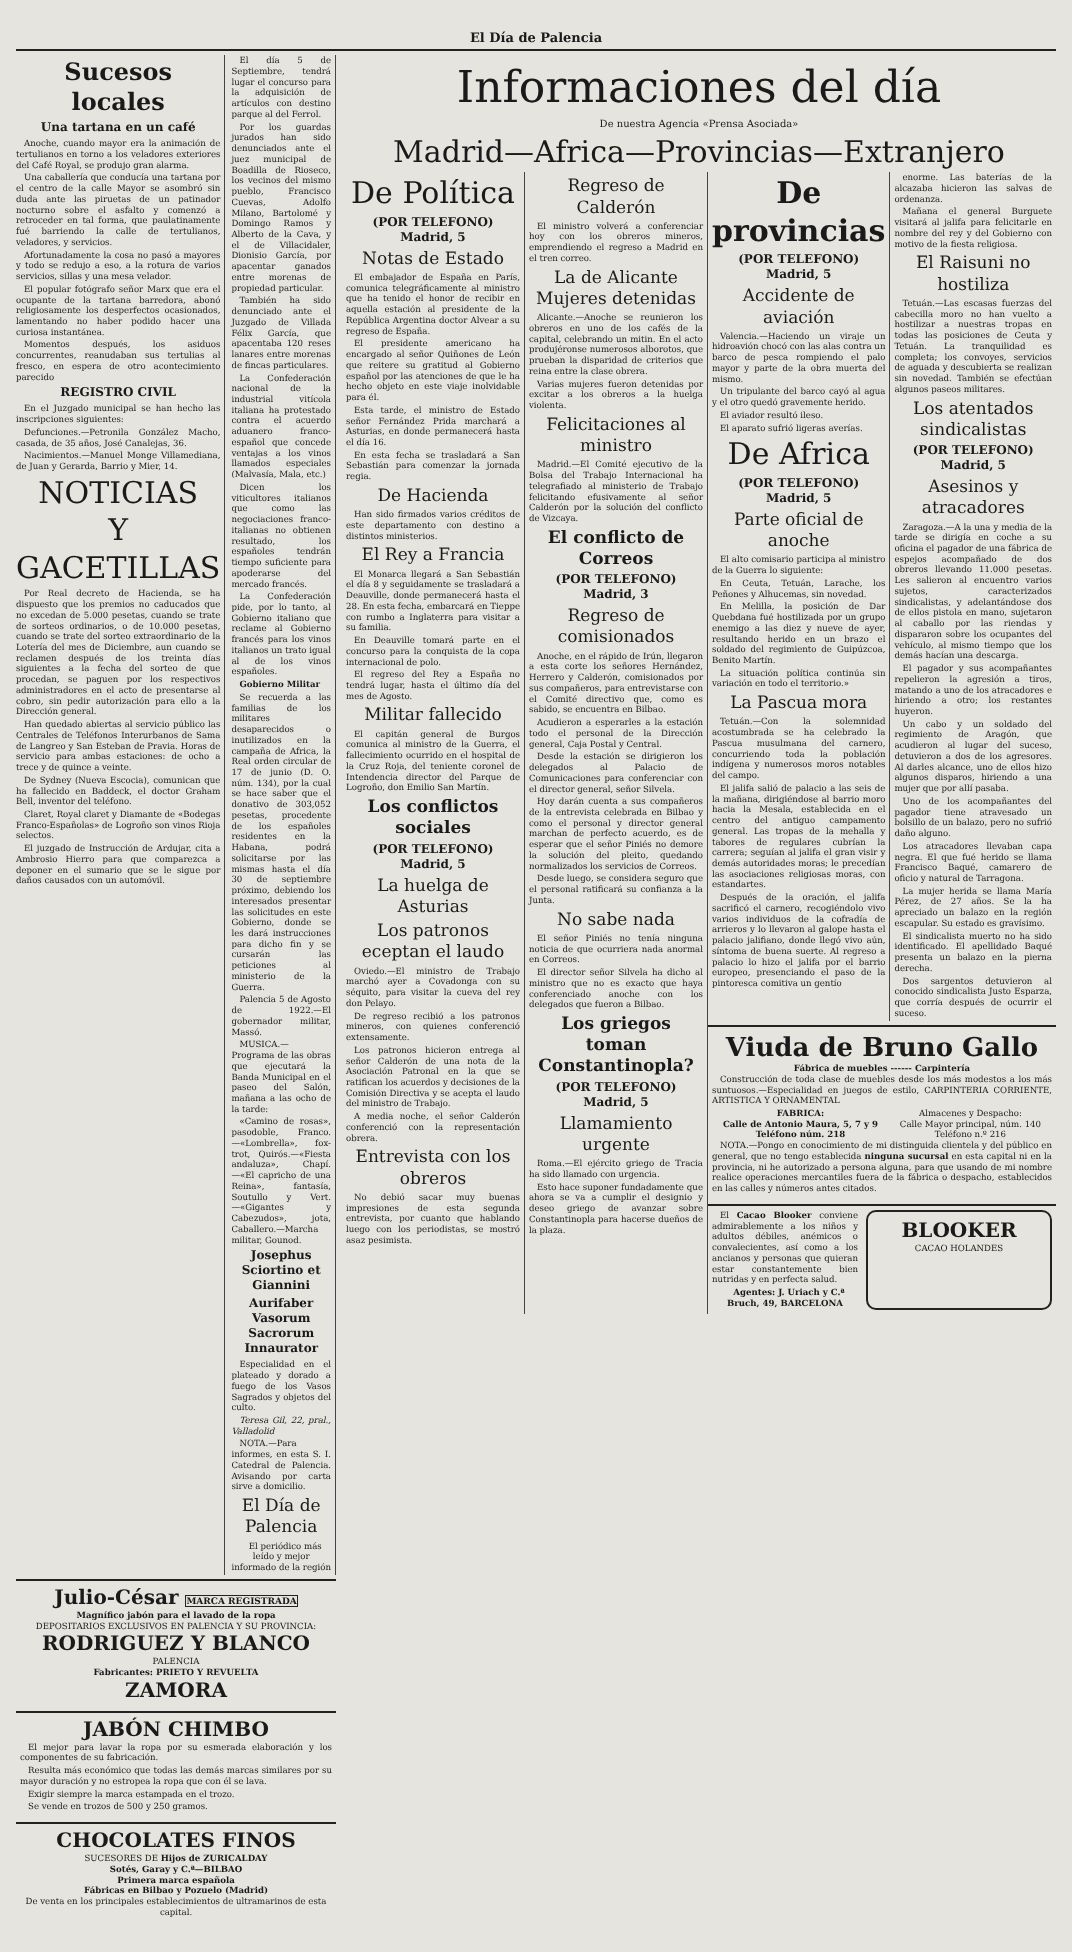El Día de Palencia
Sucesos locales
Una tartana en un café
Anoche, cuando mayor era la animación de tertulianos en torno a los veladores exteriores del Café Royal, se produjo gran alarma.
Una caballería que conducía una tartana por el centro de la calle Mayor se asombró sin duda ante las piruetas de un patinador nocturno sobre el asfalto y comenzó a retroceder en tal forma, que paulatinamente fué barriendo la calle de tertulianos, veladores, y servicios.
Afortunadamente la cosa no pasó a mayores y todo se redujo a eso, a la rotura de varios servicios, sillas y una mesa velador.
El popular fotógrafo señor Marx que era el ocupante de la tartana barredora, abonó religiosamente los desperfectos ocasionados, lamentando no haber podido hacer una curiosa instantánea.
Momentos después, los asiduos concurrentes, reanudaban sus tertulias al fresco, en espera de otro acontecimiento parecido
REGISTRO CIVIL
En el Juzgado municipal se han hecho las inscripciones siguientes:
Defunciones.—Petronila González Macho, casada, de 35 años, José Canalejas, 36.
Nacimientos.—Manuel Monge Villamediana, de Juan y Gerarda, Barrio y Mier, 14.
NOTICIAS
Y GACETILLAS
Por Real decreto de Hacienda, se ha dispuesto que los premios no caducados que no excedan de 5.000 pesetas, cuando se trate de sorteos ordinarios, o de 10.000 pesetas, cuando se trate del sorteo extraordinario de la Lotería del mes de Diciembre, aun cuando se reclamen después de los treinta días siguientes a la fecha del sorteo de que procedan, se paguen por los respectivos administradores en el acto de presentarse al cobro, sin pedir autorización para ello a la Dirección general.
Han quedado abiertas al servicio público las Centrales de Teléfonos Interurbanos de Sama de Langreo y San Esteban de Pravia. Horas de servicio para ambas estaciones: de ocho a trece y de quince a veinte.
De Sydney (Nueva Escocia), comunican que ha fallecido en Baddeck, el doctor Graham Bell, inventor del teléfono.
Claret, Royal claret y Diamante de «Bodegas Franco-Españolas» de Logroño son vinos Rioja selectos.
El juzgado de Instrucción de Ardujar, cita a Ambrosio Hierro para que comparezca a deponer en el sumario que se le sigue por daños causados con un automóvil.
El día 5 de Septiembre, tendrá lugar el concurso para la adquisición de artículos con destino parque al del Ferrol.
Por los guardas jurados han sido denunciados ante el juez municipal de Boadilla de Rioseco, los vecinos del mismo pueblo, Francisco Cuevas, Adolfo Milano, Bartolomé y Domingo Ramos y Alberto de la Cava, y el de Villacidaler, Dionisio García, por apacentar ganados entre morenas de propiedad particular.
También ha sido denunciado ante el Juzgado de Villada Félix García, que apacentaba 120 reses lanares entre morenas de fincas particulares.
La Confederación nacional de la industrial vitícola italiana ha protestado contra el acuerdo aduanero franco-español que concede ventajas a los vinos llamados especiales (Malvasía, Mala, etc.)
Dicen los viticultores italianos que como las negociaciones franco-italianas no obtienen resultado, los españoles tendrán tiempo suficiente para apoderarse del mercado francés.
La Confederación pide, por lo tanto, al Gobierno italiano que reclame al Gobierno francés para los vinos italianos un trato igual al de los vinos españoles.
Gobierno Militar
Se recuerda a las familias de los militares desaparecidos o inutilizados en la campaña de Africa, la Real orden circular de 17 de junio (D. O. núm. 134), por la cual se hace saber que el donativo de 303,052 pesetas, procedente de los españoles residentes en la Habana, podrá solicitarse por las mismas hasta el día 30 de septiembre próximo, debiendo los interesados presentar las solicitudes en este Gobierno, donde se les dará instrucciones para dicho fin y se cursarán las peticiones al ministerio de la Guerra.
Palencia 5 de Agosto de 1922.—El gobernador militar, Massó.
MUSICA.—Programa de las obras que ejecutará la Banda Municipal en el paseo del Salón, mañana a las ocho de la tarde:
«Camino de rosas», pasodoble, Franco.—«Lombrella», fox-trot, Quirós.—«Fiesta andaluza», Chapí.—«El capricho de una Reina», fantasía, Soutullo y Vert.—«Gigantes y Cabezudos», jota, Caballero.—Marcha militar, Gounod.
Josephus Sciortino et Giannini
Aurifaber
Vasorum Sacrorum Innaurator
Especialidad en el plateado y dorado a fuego de los Vasos Sagrados y objetos del culto.
Teresa Gil, 22, pral., Valladolid
NOTA.—Para informes, en esta S. I. Catedral de Palencia. Avisando por carta sirve a domicilio.
El Día de Palencia
El periódico más leído y mejor informado de la región
Julio-César MARCA REGISTRADA
Magnífico jabón para el lavado de la ropa
DEPOSITARIOS EXCLUSIVOS EN PALENCIA Y SU PROVINCIA:
RODRIGUEZ Y BLANCO
PALENCIA
Fabricantes: PRIETO Y REVUELTA
ZAMORA
JABÓN CHIMBO
El mejor para lavar la ropa por su esmerada elaboración y los componentes de su fabricación.
Resulta más económico que todas las demás marcas similares por su mayor duración y no estropea la ropa que con él se lava.
Exigir siempre la marca estampada en el trozo.
Se vende en trozos de 500 y 250 gramos.
CHOCOLATES FINOS
SUCESORES DE Hijos de ZURICALDAY
Sotés, Garay y C.ª—BILBAO
Primera marca española
Fábricas en Bilbao y Pozuelo (Madrid)
De venta en los principales establecimientos de ultramarinos de esta capital.
Informaciones del día
De nuestra Agencia «Prensa Asociada»
Madrid—Africa—Provincias—Extranjero
De Política
(POR TELEFONO)
Madrid, 5
Notas de Estado
El embajador de España en París, comunica telegráficamente al ministro que ha tenido el honor de recibir en aquella estación al presidente de la República Argentina doctor Alvear a su regreso de España.
El presidente americano ha encargado al señor Quiñones de León que reitere su gratitud al Gobierno español por las atenciones de que le ha hecho objeto en este viaje inolvidable para él.
Esta tarde, el ministro de Estado señor Fernández Prida marchará a Asturias, en donde permanecerá hasta el día 16.
En esta fecha se trasladará a San Sebastián para comenzar la jornada regia.
De Hacienda
Han sido firmados varios créditos de este departamento con destino a distintos ministerios.
El Rey a Francia
El Monarca llegará a San Sebastián el día 8 y seguidamente se trasladará a Deauville, donde permanecerá hasta el 28. En esta fecha, embarcará en Tieppe con rumbo a Inglaterra para visitar a su familia.
En Deauville tomará parte en el concurso para la conquista de la copa internacional de polo.
El regreso del Rey a España no tendrá lugar, hasta el último día del mes de Agosto.
Militar fallecido
El capitán general de Burgos comunica al ministro de la Guerra, el fallecimiento ocurrido en el hospital de la Cruz Roja, del teniente coronel de Intendencia director del Parque de Logroño, don Emilio San Martín.
Los conflictos sociales
(POR TELEFONO)
Madrid, 5
La huelga de Asturias
Los patronos eceptan el laudo
Oviedo.—El ministro de Trabajo marchó ayer a Covadonga con su séquito, para visitar la cueva del rey don Pelayo.
De regreso recibió a los patronos mineros, con quienes conferenció extensamente.
Los patronos hicieron entrega al señor Calderón de una nota de la Asociación Patronal en la que se ratifican los acuerdos y decisiones de la Comisión Directiva y se acepta el laudo del ministro de Trabajo.
A media noche, el señor Calderón conferenció con la representación obrera.
Entrevista con los obreros
No debió sacar muy buenas impresiones de esta segunda entrevista, por cuanto que hablando luego con los periodistas, se mostró asaz pesimista.
Regreso de Calderón
El ministro volverá a conferenciar hoy con los obreros mineros, emprendiendo el regreso a Madrid en el tren correo.
La de Alicante
Mujeres detenidas
Alicante.—Anoche se reunieron los obreros en uno de los cafés de la capital, celebrando un mitin. En el acto produjéronse numerosos alborotos, que prueban la disparidad de criterios que reina entre la clase obrera.
Varias mujeres fueron detenidas por excitar a los obreros a la huelga violenta.
Felicitaciones al ministro
Madrid.—El Comité ejecutivo de la Bolsa del Trabajo Internacional ha telegrafiado al ministerio de Trabajo felicitando efusivamente al señor Calderón por la solución del conflicto de Vizcaya.
El conflicto de Correos
(POR TELEFONO)
Madrid, 3
Regreso de comisionados
Anoche, en el rápido de Irún, llegaron a esta corte los señores Hernández, Herrero y Calderón, comisionados por sus compañeros, para entrevistarse con el Comité directivo que, como es sabido, se encuentra en Bilbao.
Acudieron a esperarles a la estación todo el personal de la Dirección general, Caja Postal y Central.
Desde la estación se dirigieron los delegados al Palacio de Comunicaciones para conferenciar con el director general, señor Silvela.
Hoy darán cuenta a sus compañeros de la entrevista celebrada en Bilbao y como el personal y director general marchan de perfecto acuerdo, es de esperar que el señor Piniés no demore la solución del pleito, quedando normalizados los servicios de Correos.
Desde luego, se considera seguro que el personal ratificará su confianza a la Junta.
No sabe nada
El señor Piniés no tenía ninguna noticia de que ocurriera nada anormal en Correos.
El director señor Silvela ha dicho al ministro que no es exacto que haya conferenciado anoche con los delegados que fueron a Bilbao.
Los griegos toman Constantinopla?
(POR TELEFONO)
Madrid, 5
Llamamiento urgente
Roma.—El ejército griego de Tracia ha sido llamado con urgencia.
Esto hace suponer fundadamente que ahora se va a cumplir el designio y deseo griego de avanzar sobre Constantinopla para hacerse dueños de la plaza.
De provincias
(POR TELEFONO)
Madrid, 5
Accidente de aviación
Valencia.—Haciendo un viraje un hidroavión chocó con las alas contra un barco de pesca rompiendo el palo mayor y parte de la obra muerta del mismo.
Un tripulante del barco cayó al agua y el otro quedó gravemente herido.
El aviador resultó ileso.
El aparato sufrió ligeras averías.
De Africa
(POR TELEFONO)
Madrid, 5
Parte oficial de anoche
El alto comisario participa al ministro de la Guerra lo siguiente:
En Ceuta, Tetuán, Larache, los Peñones y Alhucemas, sin novedad.
En Melilla, la posición de Dar Quebdana fué hostilizada por un grupo enemigo a las diez y nueve de ayer, resultando herido en un brazo el soldado del regimiento de Guipúzcoa, Benito Martín.
La situación política continúa sin variación en todo el territorio.»
La Pascua mora
Tetuán.—Con la solemnidad acostumbrada se ha celebrado la Pascua musulmana del carnero, concurriendo toda la población indígena y numerosos moros notables del campo.
El jalifa salió de palacio a las seis de la mañana, dirigiéndose al barrio moro hacia la Mesala, establecida en el centro del antiguo campamento general. Las tropas de la mehalla y tabores de regulares cubrían la carrera; seguían al jalifa el gran visir y demás autoridades moras; le precedían las asociaciones religiosas moras, con estandartes.
Después de la oración, el jalifa sacrificó el carnero, recogiéndolo vivo varios individuos de la cofradía de arrieros y lo llevaron al galope hasta el palacio jalifiano, donde llegó vivo aún, síntoma de buena suerte. Al regreso a palacio lo hizo el jalifa por el barrio europeo, presenciando el paso de la pintoresca comitiva un gentío
enorme. Las baterías de la alcazaba hicieron las salvas de ordenanza.
Mañana el general Burguete visitará al jalifa para felicitarle en nombre del rey y del Gobierno con motivo de la fiesta religiosa.
El Raisuni no hostiliza
Tetuán.—Las escasas fuerzas del cabecilla moro no han vuelto a hostilizar a nuestras tropas en todas las posiciones de Ceuta y Tetuán. La tranquilidad es completa; los convoyes, servicios de aguada y descubierta se realizan sin novedad. También se efectúan algunos paseos militares.
Los atentados sindicalistas
(POR TELEFONO)
Madrid, 5
Asesinos y atracadores
Zaragoza.—A la una y media de la tarde se dirigía en coche a su oficina el pagador de una fábrica de espejos acompañado de dos obreros llevando 11.000 pesetas. Les salieron al encuentro varios sujetos, caracterizados sindicalistas, y adelantándose dos de ellos pistola en mano, sujetaron al caballo por las riendas y dispararon sobre los ocupantes del vehículo, al mismo tiempo que los demás hacían una descarga.
El pagador y sus acompañantes repelieron la agresión a tiros, matando a uno de los atracadores e hiriendo a otro; los restantes huyeron.
Un cabo y un soldado del regimiento de Aragón, que acudieron al lugar del suceso, detuvieron a dos de los agresores. Al darles alcance, uno de ellos hizo algunos disparos, hiriendo a una mujer que por allí pasaba.
Uno de los acompañantes del pagador tiene atravesado un bolsillo de un balazo, pero no sufrió daño alguno.
Los atracadores llevaban capa negra. El que fué herido se llama Francisco Baqué, camarero de oficio y natural de Tarragona.
La mujer herida se llama María Pérez, de 27 años. Se la ha apreciado un balazo en la región escapular. Su estado es gravísimo.
El sindicalista muerto no ha sido identificado. El apellidado Baqué presenta un balazo en la pierna derecha.
Dos sargentos detuvieron al conocido sindicalista Justo Esparza, que corría después de ocurrir el suceso.
Viuda de Bruno Gallo
Fábrica de muebles ------ Carpintería
Construcción de toda clase de muebles desde los más modestos a los más suntuosos.—Especialidad en juegos de estilo, CARPINTERIA CORRIENTE, ARTISTICA Y ORNAMENTAL
FABRICA:
Calle de Antonio Maura, 5, 7 y 9
Teléfono núm. 218
Almacenes y Despacho:
Calle Mayor principal, núm. 140
Teléfono n.º 216
NOTA.—Pongo en conocimiento de mi distinguida clientela y del público en general, que no tengo establecida ninguna sucursal en esta capital ni en la provincia, ni he autorizado a persona alguna, para que usando de mi nombre realice operaciones mercantiles fuera de la fábrica o despacho, establecidos en las calles y números antes citados.
El Cacao Blooker conviene admirablemente a los niños y adultos débiles, anémicos o convalecientes, así como a los ancianos y personas que quieran estar constantemente bien nutridas y en perfecta salud.
Agentes: J. Uriach y C.ª
Bruch, 49, BARCELONA
BLOOKER
CACAO HOLANDES